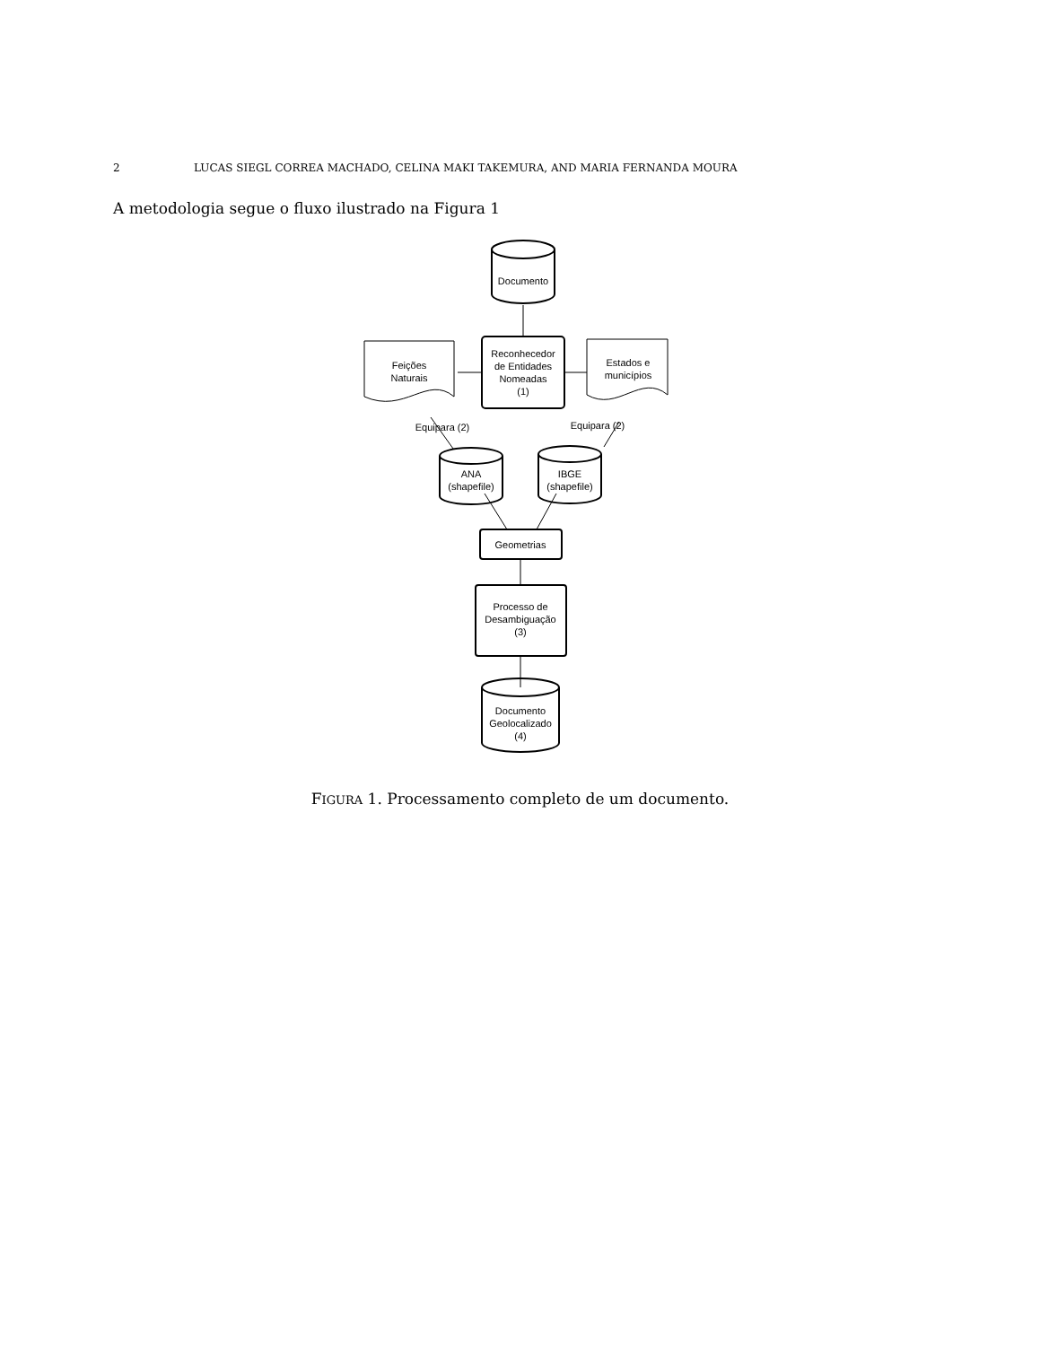2 LUCAS SIEGL CORREA MACHADO, CELINA MAKI TAKEMURA, AND MARIA FERNANDA MOURA
A metodologia segue o fluxo ilustrado na Figura 1
Documento
Reconhecedor
de Entidades
Nomeadas
(1)
Feições
Naturais
Estados e
municípios
Equipara (2)
Equipara (2)
ANA
(shapefile)
IBGE
(shapefile)
Geometrias
Processo de
Desambiguação
(3)
Documento
Geolocalizado
(4)
FIGURA 1. Processamento completo de um documento.